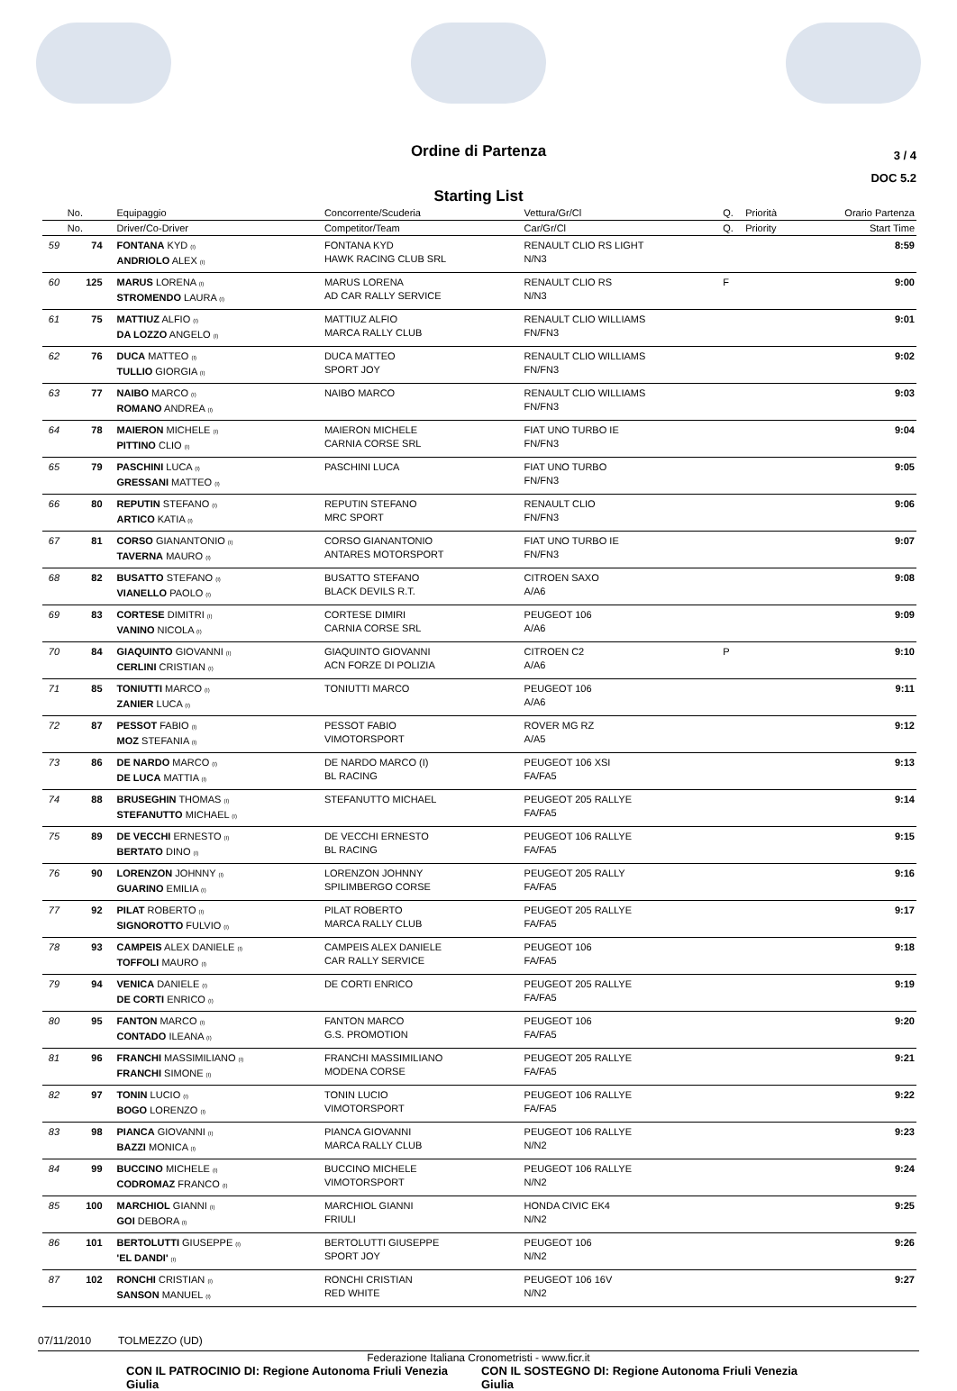Ordine di Partenza
3 / 4
DOC 5.2
Starting List
| | No. | Equipaggio | Concorrente/Scuderia | Vettura/Gr/Cl | Q. | Priorità | Orario Partenza |
| --- | --- | --- | --- | --- | --- | --- | --- |
| | No. | Driver/Co-Driver | Competitor/Team | Car/Gr/Cl | Q. | Priority | Start Time |
| 59 | 74 | FONTANA KYD (I) ANDRIOLO ALEX (I) | FONTANA KYD HAWK RACING CLUB SRL | RENAULT CLIO RS LIGHT N/N3 | | | 8:59 |
| 60 | 125 | MARUS LORENA (I) STROMENDO LAURA (I) | MARUS LORENA AD CAR RALLY SERVICE | RENAULT CLIO RS N/N3 | F | | 9:00 |
| 61 | 75 | MATTIUZ ALFIO (I) DA LOZZO ANGELO (I) | MATTIUZ ALFIO MARCA RALLY CLUB | RENAULT CLIO WILLIAMS FN/FN3 | | | 9:01 |
| 62 | 76 | DUCA MATTEO (I) TULLIO GIORGIA (I) | DUCA MATTEO SPORT JOY | RENAULT CLIO WILLIAMS FN/FN3 | | | 9:02 |
| 63 | 77 | NAIBO MARCO (I) ROMANO ANDREA (I) | NAIBO MARCO | RENAULT CLIO WILLIAMS FN/FN3 | | | 9:03 |
| 64 | 78 | MAIERON MICHELE (I) PITTINO CLIO (I) | MAIERON MICHELE CARNIA CORSE SRL | FIAT UNO TURBO IE FN/FN3 | | | 9:04 |
| 65 | 79 | PASCHINI LUCA (I) GRESSANI MATTEO (I) | PASCHINI LUCA | FIAT UNO TURBO FN/FN3 | | | 9:05 |
| 66 | 80 | REPUTIN STEFANO (I) ARTICO KATIA (I) | REPUTIN STEFANO MRC SPORT | RENAULT CLIO FN/FN3 | | | 9:06 |
| 67 | 81 | CORSO GIANANTONIO (I) TAVERNA MAURO (I) | CORSO GIANANTONIO ANTARES MOTORSPORT | FIAT UNO TURBO IE FN/FN3 | | | 9:07 |
| 68 | 82 | BUSATTO STEFANO (I) VIANELLO PAOLO (I) | BUSATTO STEFANO BLACK DEVILS R.T. | CITROEN SAXO A/A6 | | | 9:08 |
| 69 | 83 | CORTESE DIMITRI (I) VANINO NICOLA (I) | CORTESE DIMIRI CARNIA CORSE SRL | PEUGEOT 106 A/A6 | | | 9:09 |
| 70 | 84 | GIAQUINTO GIOVANNI (I) CERLINI CRISTIAN (I) | GIAQUINTO GIOVANNI ACN FORZE DI POLIZIA | CITROEN C2 A/A6 | P | | 9:10 |
| 71 | 85 | TONIUTTI MARCO (I) ZANIER LUCA (I) | TONIUTTI MARCO | PEUGEOT 106 A/A6 | | | 9:11 |
| 72 | 87 | PESSOT FABIO (I) MOZ STEFANIA (I) | PESSOT FABIO VIMOTORSPORT | ROVER MG RZ A/A5 | | | 9:12 |
| 73 | 86 | DE NARDO MARCO (I) DE LUCA MATTIA (I) | DE NARDO MARCO (I) BL RACING | PEUGEOT 106 XSI FA/FA5 | | | 9:13 |
| 74 | 88 | BRUSEGHIN THOMAS (I) STEFANUTTO MICHAEL (I) | STEFANUTTO MICHAEL | PEUGEOT 205 RALLYE FA/FA5 | | | 9:14 |
| 75 | 89 | DE VECCHI ERNESTO (I) BERTATO DINO (I) | DE VECCHI ERNESTO BL RACING | PEUGEOT 106 RALLYE FA/FA5 | | | 9:15 |
| 76 | 90 | LORENZON JOHNNY (I) GUARINO EMILIA (I) | LORENZON JOHNNY SPILIMBERGO CORSE | PEUGEOT 205 RALLY FA/FA5 | | | 9:16 |
| 77 | 92 | PILAT ROBERTO (I) SIGNOROTTO FULVIO (I) | PILAT ROBERTO MARCA RALLY CLUB | PEUGEOT 205 RALLYE FA/FA5 | | | 9:17 |
| 78 | 93 | CAMPEIS ALEX DANIELE (I) TOFFOLI MAURO (I) | CAMPEIS ALEX DANIELE CAR RALLY SERVICE | PEUGEOT 106 FA/FA5 | | | 9:18 |
| 79 | 94 | VENICA DANIELE (I) DE CORTI ENRICO (I) | DE CORTI ENRICO | PEUGEOT 205 RALLYE FA/FA5 | | | 9:19 |
| 80 | 95 | FANTON MARCO (I) CONTADO ILEANA (I) | FANTON MARCO G.S. PROMOTION | PEUGEOT 106 FA/FA5 | | | 9:20 |
| 81 | 96 | FRANCHI MASSIMILIANO (I) FRANCHI SIMONE (I) | FRANCHI MASSIMILIANO MODENA CORSE | PEUGEOT 205 RALLYE FA/FA5 | | | 9:21 |
| 82 | 97 | TONIN LUCIO (I) BOGO LORENZO (I) | TONIN LUCIO VIMOTORSPORT | PEUGEOT 106 RALLYE FA/FA5 | | | 9:22 |
| 83 | 98 | PIANCA GIOVANNI (I) BAZZI MONICA (I) | PIANCA GIOVANNI MARCA RALLY CLUB | PEUGEOT 106 RALLYE N/N2 | | | 9:23 |
| 84 | 99 | BUCCINO MICHELE (I) CODROMAZ FRANCO (I) | BUCCINO MICHELE VIMOTORSPORT | PEUGEOT 106 RALLYE N/N2 | | | 9:24 |
| 85 | 100 | MARCHIOL GIANNI (I) GOI DEBORA (I) | MARCHIOL GIANNI FRIULI | HONDA CIVIC EK4 N/N2 | | | 9:25 |
| 86 | 101 | BERTOLUTTI GIUSEPPE (I) 'EL DANDI' (I) | BERTOLUTTI GIUSEPPE SPORT JOY | PEUGEOT 106 N/N2 | | | 9:26 |
| 87 | 102 | RONCHI CRISTIAN (I) SANSON MANUEL (I) | RONCHI CRISTIAN RED WHITE | PEUGEOT 106 16V N/N2 | | | 9:27 |
07/11/2010 TOLMEZZO (UD)
Federazione Italiana Cronometristi - www.ficr.it
CON IL PATROCINIO DI: Regione Autonoma Friuli Venezia Giulia CON IL SOSTEGNO DI: Regione Autonoma Friuli Venezia Giulia